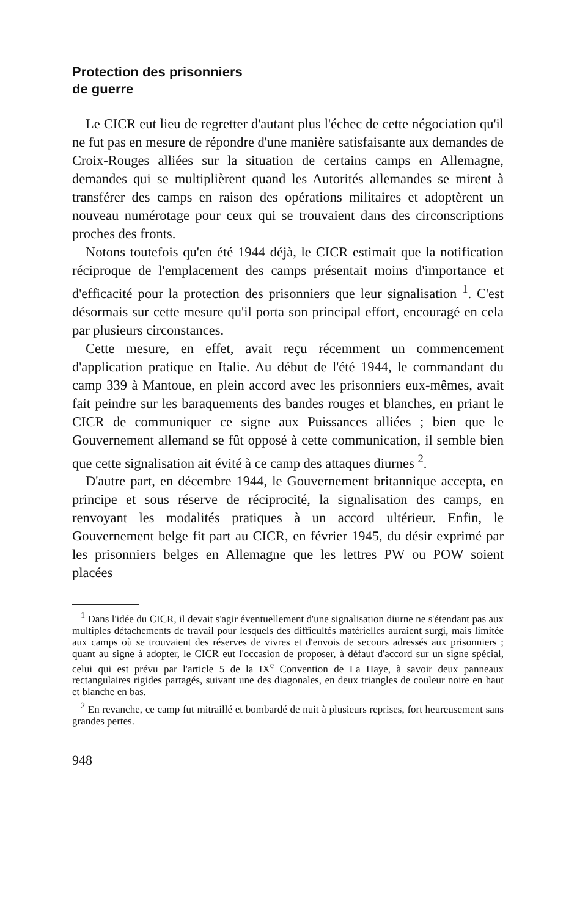Protection des prisonniers
de guerre
Le CICR eut lieu de regretter d'autant plus l'échec de cette négociation qu'il ne fut pas en mesure de répondre d'une manière satisfaisante aux demandes de Croix-Rouges alliées sur la situation de certains camps en Allemagne, demandes qui se multiplièrent quand les Autorités allemandes se mirent à transférer des camps en raison des opérations militaires et adoptèrent un nouveau numérotage pour ceux qui se trouvaient dans des circonscriptions proches des fronts.
Notons toutefois qu'en été 1944 déjà, le CICR estimait que la notification réciproque de l'emplacement des camps présentait moins d'importance et d'efficacité pour la protection des prisonniers que leur signalisation <sup>1</sup>. C'est désormais sur cette mesure qu'il porta son principal effort, encouragé en cela par plusieurs circonstances.
Cette mesure, en effet, avait reçu récemment un commencement d'application pratique en Italie. Au début de l'été 1944, le commandant du camp 339 à Mantoue, en plein accord avec les prisonniers eux-mêmes, avait fait peindre sur les baraquements des bandes rouges et blanches, en priant le CICR de communiquer ce signe aux Puissances alliées ; bien que le Gouvernement allemand se fût opposé à cette communication, il semble bien que cette signalisation ait évité à ce camp des attaques diurnes <sup>2</sup>.
D'autre part, en décembre 1944, le Gouvernement britannique accepta, en principe et sous réserve de réciprocité, la signalisation des camps, en renvoyant les modalités pratiques à un accord ultérieur. Enfin, le Gouvernement belge fit part au CICR, en février 1945, du désir exprimé par les prisonniers belges en Allemagne que les lettres PW ou POW soient placées
<sup>1</sup> Dans l'idée du CICR, il devait s'agir éventuellement d'une signalisation diurne ne s'étendant pas aux multiples détachements de travail pour lesquels des difficultés matérielles auraient surgi, mais limitée aux camps où se trouvaient des réserves de vivres et d'envois de secours adressés aux prisonniers ; quant au signe à adopter, le CICR eut l'occasion de proposer, à défaut d'accord sur un signe spécial, celui qui est prévu par l'article 5 de la IX<sup>e</sup> Convention de La Haye, à savoir deux panneaux rectangulaires rigides partagés, suivant une des diagonales, en deux triangles de couleur noire en haut et blanche en bas.
<sup>2</sup> En revanche, ce camp fut mitraillé et bombardé de nuit à plusieurs reprises, fort heureusement sans grandes pertes.
948